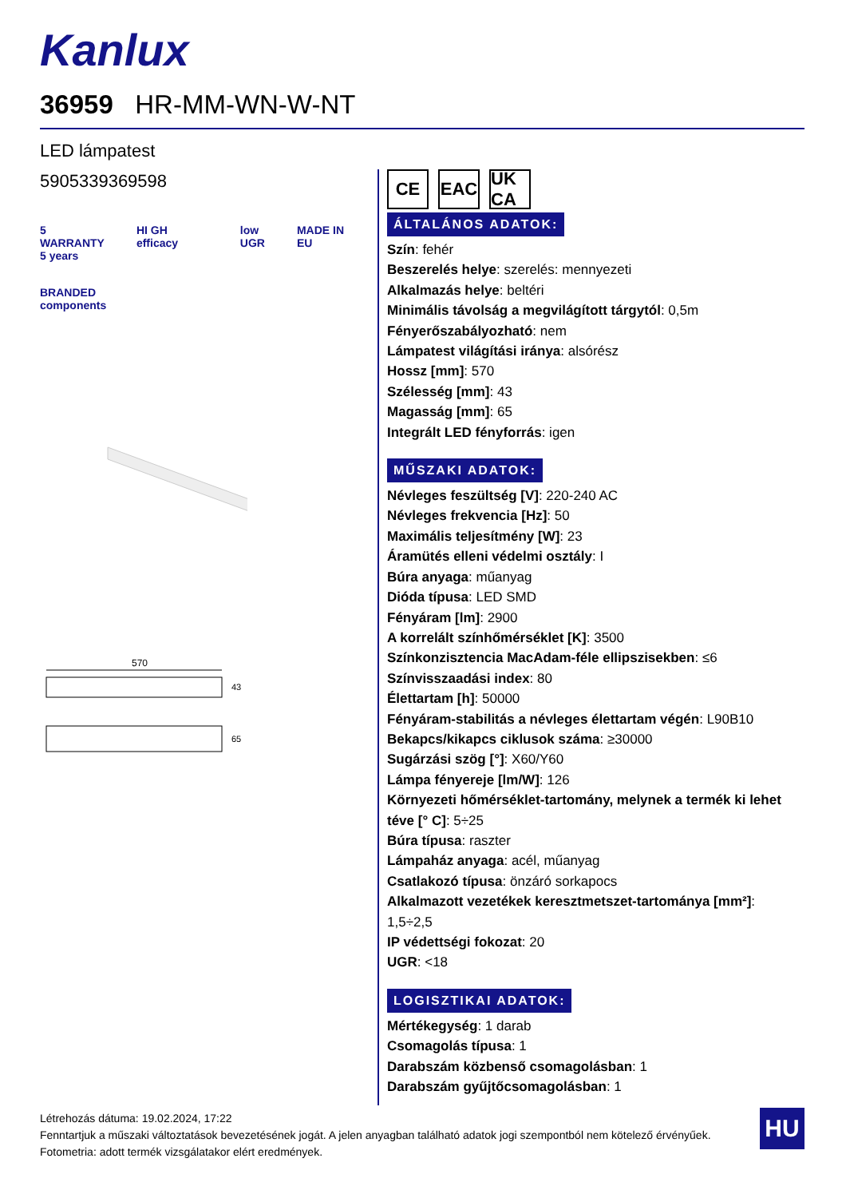Kanlux
36959 HR-MM-WN-W-NT
LED lámpatest
5905339369598
5
WARRANTY
5 years
HI GH efficacy low
UGR
MADE IN EU
BRANDED
components
570
43
65
CE EAC UK CA
ÁLTALÁNOS ADATOK:
Szín: fehér
Beszerelés helye: szerelés: mennyezeti
Alkalmazás helye: beltéri
Minimális távolság a megvilágított tárgytól: 0,5m
Fényerőszabályozható: nem
Lámpatest világítási iránya: alsórész
Hossz [mm]: 570
Szélesség [mm]: 43
Magasság [mm]: 65
Integrált LED fényforrás: igen
MŰSZAKI ADATOK:
Névleges feszültség [V]: 220-240 AC
Névleges frekvencia [Hz]: 50
Maximális teljesítmény [W]: 23
Áramütés elleni védelmi osztály: I
Búra anyaga: műanyag
Dióda típusa: LED SMD
Fényáram [lm]: 2900
A korrelált színhőmérséklet [K]: 3500
Színkonzisztencia MacAdam-féle ellipszisekben: ≤6
Színvisszaadási index: 80
Élettartam [h]: 50000
Fényáram-stabilitás a névleges élettartam végén: L90B10
Bekapcs/kikapcs ciklusok száma: ≥30000
Sugárzási szög [°]: X60/Y60
Lámpa fényereje [lm/W]: 126
Környezeti hőmérséklet-tartomány, melynek a termék ki lehet téve [° C]: 5÷25
Búra típusa: raszter
Lámpaház anyaga: acél, műanyag
Csatlakozó típusa: önzáró sorkapocs
Alkalmazott vezetékek keresztmetszet-tartománya [mm²]: 1,5÷2,5
IP védettségi fokozat: 20
UGR: <18
LOGISZTIKAI ADATOK:
Mértékegység: 1 darab
Csomagolás típusa: 1
Darabszám közbenső csomagolásban: 1
Darabszám gyűjtőcsomagolásban: 1
Létrehozás dátuma: 19.02.2024, 17:22
Fenntartjuk a műszaki változtatások bevezetésének jogát. A jelen anyagban található adatok jogi szempontból nem kötelező érvényűek.
Fotometria: adott termék vizsgálatakor elért eredmények.
HU